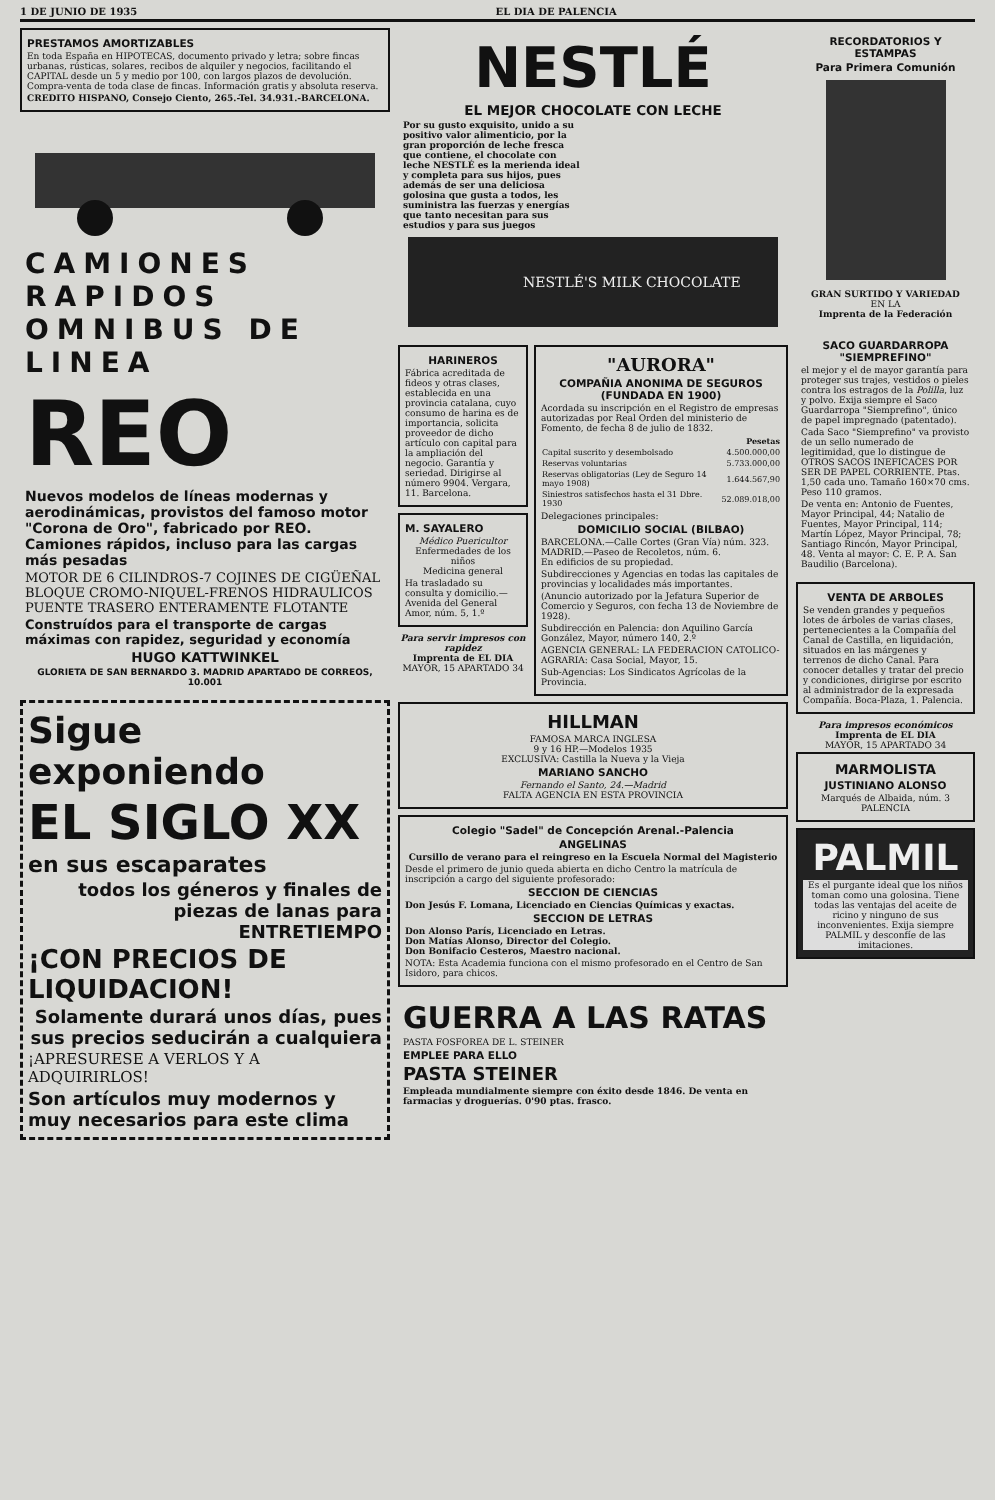1 DE JUNIO DE 1935 EL DIA DE PALENCIA
PRESTAMOS AMORTIZABLES
En toda España en HIPOTECAS, documento privado y letra; sobre fincas urbanas, rústicas, solares, recibos de alquiler y negocios, facilitando el CAPITAL desde un 5 y medio por 100, con largos plazos de devolución. Compra-venta de toda clase de fincas. Información gratis y absoluta reserva.
CREDITO HISPANO, Consejo Ciento, 265.-Tel. 34.931.-BARCELONA.
CAMIONES RAPIDOS OMNIBUS DE LINEA
REO
Nuevos modelos de líneas modernas y aerodinámicas, provistos del famoso motor "Corona de Oro", fabricado por REO. Camiones rápidos, incluso para las cargas más pesadas
MOTOR DE 6 CILINDROS-7 COJINES DE CIGÜEÑAL
BLOQUE CROMO-NIQUEL-FRENOS HIDRAULICOS
PUENTE TRASERO ENTERAMENTE FLOTANTE
Construídos para el transporte de cargas máximas con rapidez, seguridad y economía
HUGO KATTWINKEL
GLORIETA DE SAN BERNARDO 3. MADRID APARTADO DE CORREOS, 10.001
Sigue exponiendo
EL SIGLO XX
en sus escaparates
todos los géneros y finales de piezas de lanas para ENTRETIEMPO
¡CON PRECIOS DE LIQUIDACION!
Solamente durará unos días, pues sus precios seducirán a cualquiera
¡APRESURESE A VERLOS Y A ADQUIRIRLOS!
Son artículos muy modernos y muy necesarios para este clima
NESTLÉ
EL MEJOR CHOCOLATE CON LECHE
Por su gusto exquisito, unido a su positivo valor alimenticio, por la gran proporción de leche fresca que contiene, el chocolate con leche NESTLÉ es la merienda ideal y completa para sus hijos, pues además de ser una deliciosa golosina que gusta a todos, les suministra las fuerzas y energías que tanto necesitan para sus estudios y para sus juegos
NESTLÉ'S MILK CHOCOLATE
HARINEROS
Fábrica acreditada de fideos y otras clases, establecida en una provincia catalana, cuyo consumo de harina es de importancia, solicita proveedor de dicho artículo con capital para la ampliación del negocio. Garantía y seriedad. Dirigirse al número 9904. Vergara, 11. Barcelona.
M. SAYALERO
Médico Puericultor
Enfermedades de los niños
Medicina general
Ha trasladado su consulta y domicilio.—Avenida del General Amor, núm. 5, 1.º
Para servir impresos con rapidez
Imprenta de EL DIA
MAYOR, 15 APARTADO 34
"AURORA"
COMPAÑIA ANONIMA DE SEGUROS
(FUNDADA EN 1900)
Acordada su inscripción en el Registro de empresas autorizadas por Real Orden del ministerio de Fomento, de fecha 8 de julio de 1832.
| | Pesetas |
| --- | --- |
| Capital suscrito y desembolsado | 4.500.000,00 |
| Reservas voluntarias | 5.733.000,00 |
| Reservas obligatorias (Ley de Seguro 14 mayo 1908) | 1.644.567,90 |
| Siniestros satisfechos hasta el 31 Dbre. 1930 | 52.089.018,00 |
Delegaciones principales:
DOMICILIO SOCIAL (BILBAO)
BARCELONA.—Calle Cortes (Gran Vía) núm. 323.
MADRID.—Paseo de Recoletos, núm. 6.
En edificios de su propiedad.
Subdirecciones y Agencias en todas las capitales de provincias y localidades más importantes.
(Anuncio autorizado por la Jefatura Superior de Comercio y Seguros, con fecha 13 de Noviembre de 1928).
Subdirección en Palencia: don Aquilino García González, Mayor, número 140, 2.º
AGENCIA GENERAL: LA FEDERACION CATOLICO-AGRARIA: Casa Social, Mayor, 15.
Sub-Agencias: Los Sindicatos Agrícolas de la Provincia.
HILLMAN
FAMOSA MARCA INGLESA
9 y 16 HP.—Modelos 1935
EXCLUSIVA: Castilla la Nueva y la Vieja
MARIANO SANCHO
Fernando el Santo, 24.—Madrid
FALTA AGENCIA EN ESTA PROVINCIA
Colegio "Sadel" de Concepción Arenal.-Palencia
ANGELINAS
Cursillo de verano para el reingreso en la Escuela Normal del Magisterio
Desde el primero de junio queda abierta en dicho Centro la matrícula de inscripción a cargo del siguiente profesorado:
SECCION DE CIENCIAS
Don Jesús F. Lomana, Licenciado en Ciencias Químicas y exactas.
SECCION DE LETRAS
Don Alonso París, Licenciado en Letras.
Don Matías Alonso, Director del Colegio.
Don Bonifacio Cesteros, Maestro nacional.
NOTA: Esta Academia funciona con el mismo profesorado en el Centro de San Isidoro, para chicos.
GUERRA A LAS RATAS
PASTA FOSFOREA DE L. STEINER
EMPLEE PARA ELLO
PASTA STEINER
Empleada mundialmente siempre con éxito desde 1846. De venta en farmacias y droguerías. 0'90 ptas. frasco.
RECORDATORIOS Y ESTAMPAS
Para Primera Comunión
GRAN SURTIDO Y VARIEDAD
EN LA
Imprenta de la Federación
SACO GUARDARROPA "SIEMPREFINO"
el mejor y el de mayor garantía para proteger sus trajes, vestidos o pieles contra los estragos de la Polilla, luz y polvo. Exija siempre el Saco Guardarropa "Siemprefino", único de papel impregnado (patentado).
Cada Saco "Siemprefino" va provisto de un sello numerado de legitimidad, que lo distingue de OTROS SACOS INEFICACES POR SER DE PAPEL CORRIENTE. Ptas. 1,50 cada uno. Tamaño 160×70 cms. Peso 110 gramos.
De venta en: Antonio de Fuentes, Mayor Principal, 44; Natalio de Fuentes, Mayor Principal, 114; Martín López, Mayor Principal, 78; Santiago Rincón, Mayor Principal, 48. Venta al mayor: C. E. P. A. San Baudilio (Barcelona).
VENTA DE ARBOLES
Se venden grandes y pequeños lotes de árboles de varias clases, pertenecientes a la Compañía del Canal de Castilla, en liquidación, situados en las márgenes y terrenos de dicho Canal. Para conocer detalles y tratar del precio y condiciones, dirigirse por escrito al administrador de la expresada Compañía. Boca-Plaza, 1. Palencia.
Para impresos económicos
Imprenta de EL DIA
MAYOR, 15 APARTADO 34
MARMOLISTA
JUSTINIANO ALONSO
Marqués de Albaida, núm. 3
PALENCIA
PALMIL
Es el purgante ideal que los niños toman como una golosina. Tiene todas las ventajas del aceite de ricino y ninguno de sus inconvenientes. Exija siempre PALMIL y desconfíe de las imitaciones.